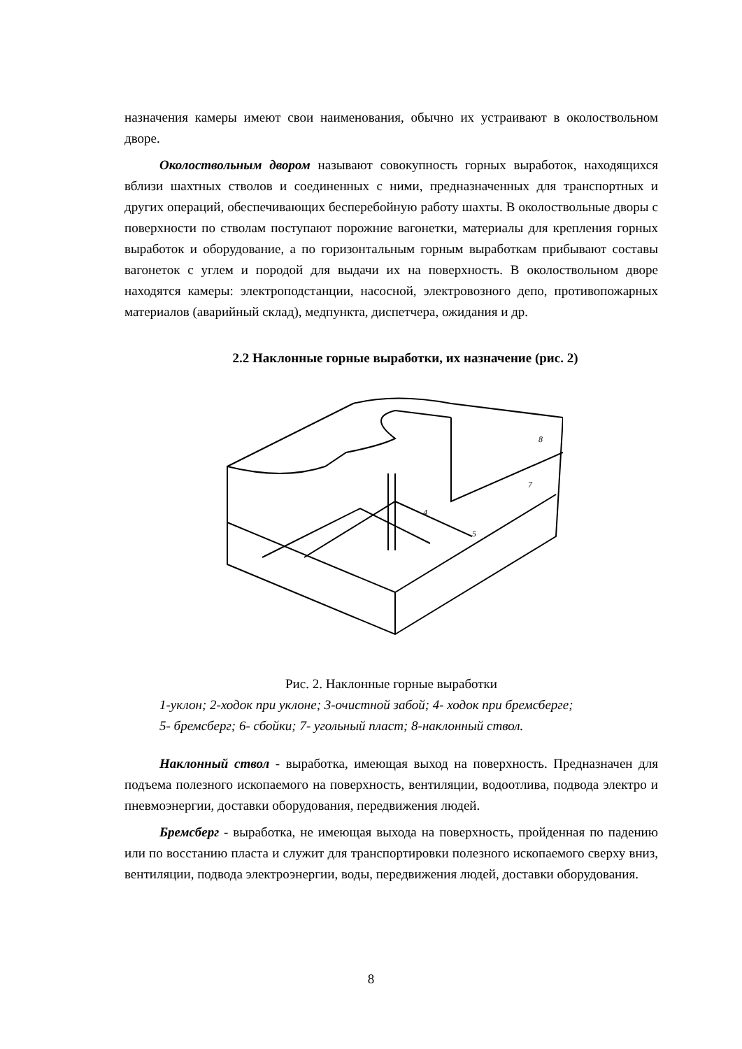назначения камеры имеют свои наименования, обычно их устраивают в околоствольном дворе.
Околоствольным двором называют совокупность горных выработок, находящихся вблизи шахтных стволов и соединенных с ними, предназначенных для транспортных и других операций, обеспечивающих бесперебойную работу шахты. В околоствольные дворы с поверхности по стволам поступают порожние вагонетки, материалы для крепления горных выработок и оборудование, а по горизонтальным горным выработкам прибывают составы вагонеток с углем и породой для выдачи их на поверхность. В околоствольном дворе находятся камеры: электроподстанции, насосной, электровозного депо, противопожарных материалов (аварийный склад), медпункта, диспетчера, ожидания и др.
2.2 Наклонные горные выработки, их назначение (рис. 2)
4
5
7
8
Рис. 2. Наклонные горные выработки
1-уклон; 2-ходок при уклоне; 3-очистной забой; 4- ходок при бремсберге;
5- бремсберг; 6- сбойки; 7- угольный пласт; 8-наклонный ствол.
Наклонный ствол - выработка, имеющая выход на поверхность. Предназначен для подъема полезного ископаемого на поверхность, вентиляции, водоотлива, подвода электро и пневмоэнергии, доставки оборудования, передвижения людей.
Бремсберг - выработка, не имеющая выхода на поверхность, пройденная по падению или по восстанию пласта и служит для транспортировки полезного ископаемого сверху вниз, вентиляции, подвода электроэнергии, воды, передвижения людей, доставки оборудования.
8